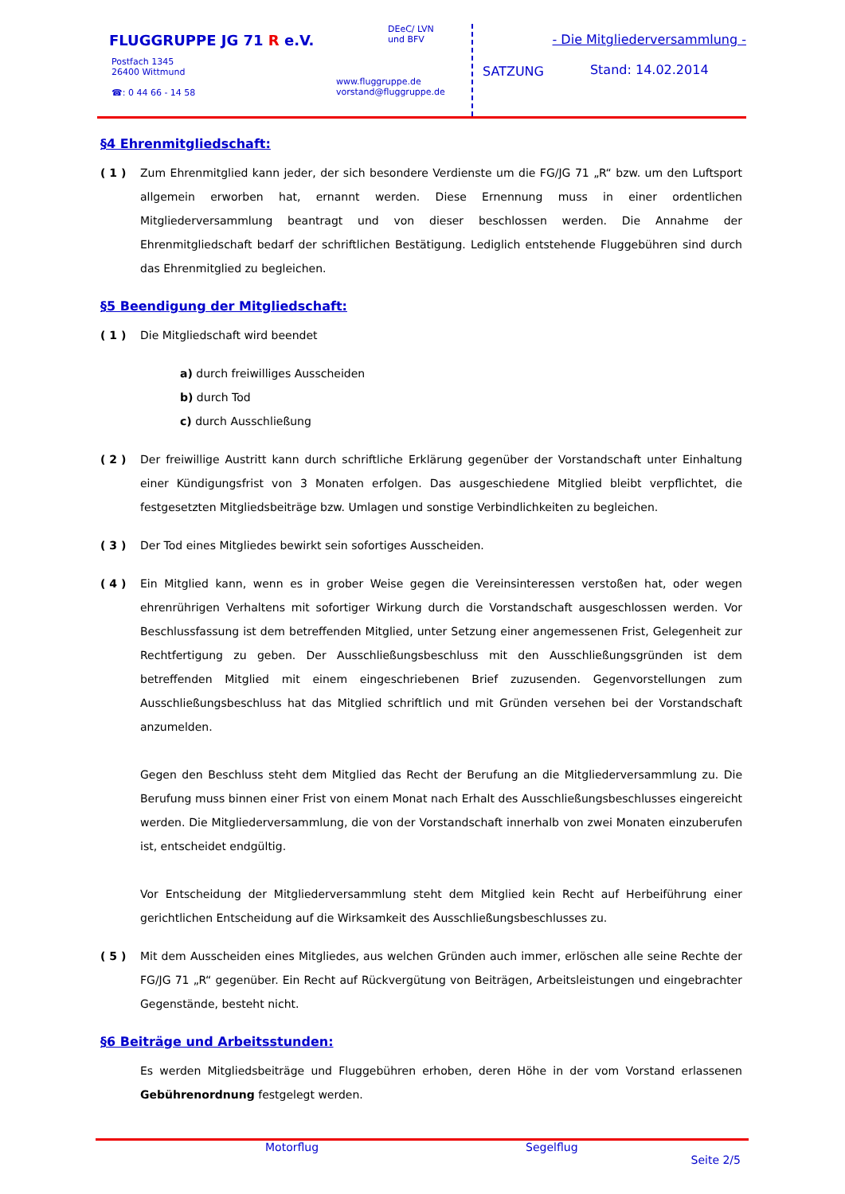FLUGGRUPPE JG 71 R e.V.
Postfach 1345
26400 Wittmund
☎: 0 44 66 - 14 58
DEeC/ LVN
und BFV
www.fluggruppe.de
vorstand@fluggruppe.de
SATZUNG
- Die Mitgliederversammlung -
Stand: 14.02.2014
§4 Ehrenmitgliedschaft:
( 1 ) Zum Ehrenmitglied kann jeder, der sich besondere Verdienste um die FG/JG 71 „R“ bzw. um den Luftsport allgemein erworben hat, ernannt werden. Diese Ernennung muss in einer ordentlichen Mitgliederversammlung beantragt und von dieser beschlossen werden. Die Annahme der Ehrenmitgliedschaft bedarf der schriftlichen Bestätigung. Lediglich entstehende Fluggebühren sind durch das Ehrenmitglied zu begleichen.
§5 Beendigung der Mitgliedschaft:
( 1 ) Die Mitgliedschaft wird beendet
a) durch freiwilliges Ausscheiden
b) durch Tod
c) durch Ausschließung
( 2 ) Der freiwillige Austritt kann durch schriftliche Erklärung gegenüber der Vorstandschaft unter Einhaltung einer Kündigungsfrist von 3 Monaten erfolgen. Das ausgeschiedene Mitglied bleibt verpflichtet, die festgesetzten Mitgliedsbeiträge bzw. Umlagen und sonstige Verbindlichkeiten zu begleichen.
( 3 ) Der Tod eines Mitgliedes bewirkt sein sofortiges Ausscheiden.
( 4 ) Ein Mitglied kann, wenn es in grober Weise gegen die Vereinsinteressen verstoßen hat, oder wegen ehrenrührigen Verhaltens mit sofortiger Wirkung durch die Vorstandschaft ausgeschlossen werden. Vor Beschlussfassung ist dem betreffenden Mitglied, unter Setzung einer angemessenen Frist, Gelegenheit zur Rechtfertigung zu geben. Der Ausschließungsbeschluss mit den Ausschließungsgründen ist dem betreffenden Mitglied mit einem eingeschriebenen Brief zuzusenden. Gegenvorstellungen zum Ausschließungsbeschluss hat das Mitglied schriftlich und mit Gründen versehen bei der Vorstandschaft anzumelden.
Gegen den Beschluss steht dem Mitglied das Recht der Berufung an die Mitgliederversammlung zu. Die Berufung muss binnen einer Frist von einem Monat nach Erhalt des Ausschließungsbeschlusses eingereicht werden. Die Mitgliederversammlung, die von der Vorstandschaft innerhalb von zwei Monaten einzuberufen ist, entscheidet endgültig.
Vor Entscheidung der Mitgliederversammlung steht dem Mitglied kein Recht auf Herbeiführung einer gerichtlichen Entscheidung auf die Wirksamkeit des Ausschließungsbeschlusses zu.
( 5 ) Mit dem Ausscheiden eines Mitgliedes, aus welchen Gründen auch immer, erlöschen alle seine Rechte der FG/JG 71 „R“ gegenüber. Ein Recht auf Rückvergütung von Beiträgen, Arbeitsleistungen und eingebrachter Gegenstände, besteht nicht.
§6 Beiträge und Arbeitsstunden:
Es werden Mitgliedsbeiträge und Fluggebühren erhoben, deren Höhe in der vom Vorstand erlassenen Gebührenordnung festgelegt werden.
Motorflug Segelflug
Seite 2/5